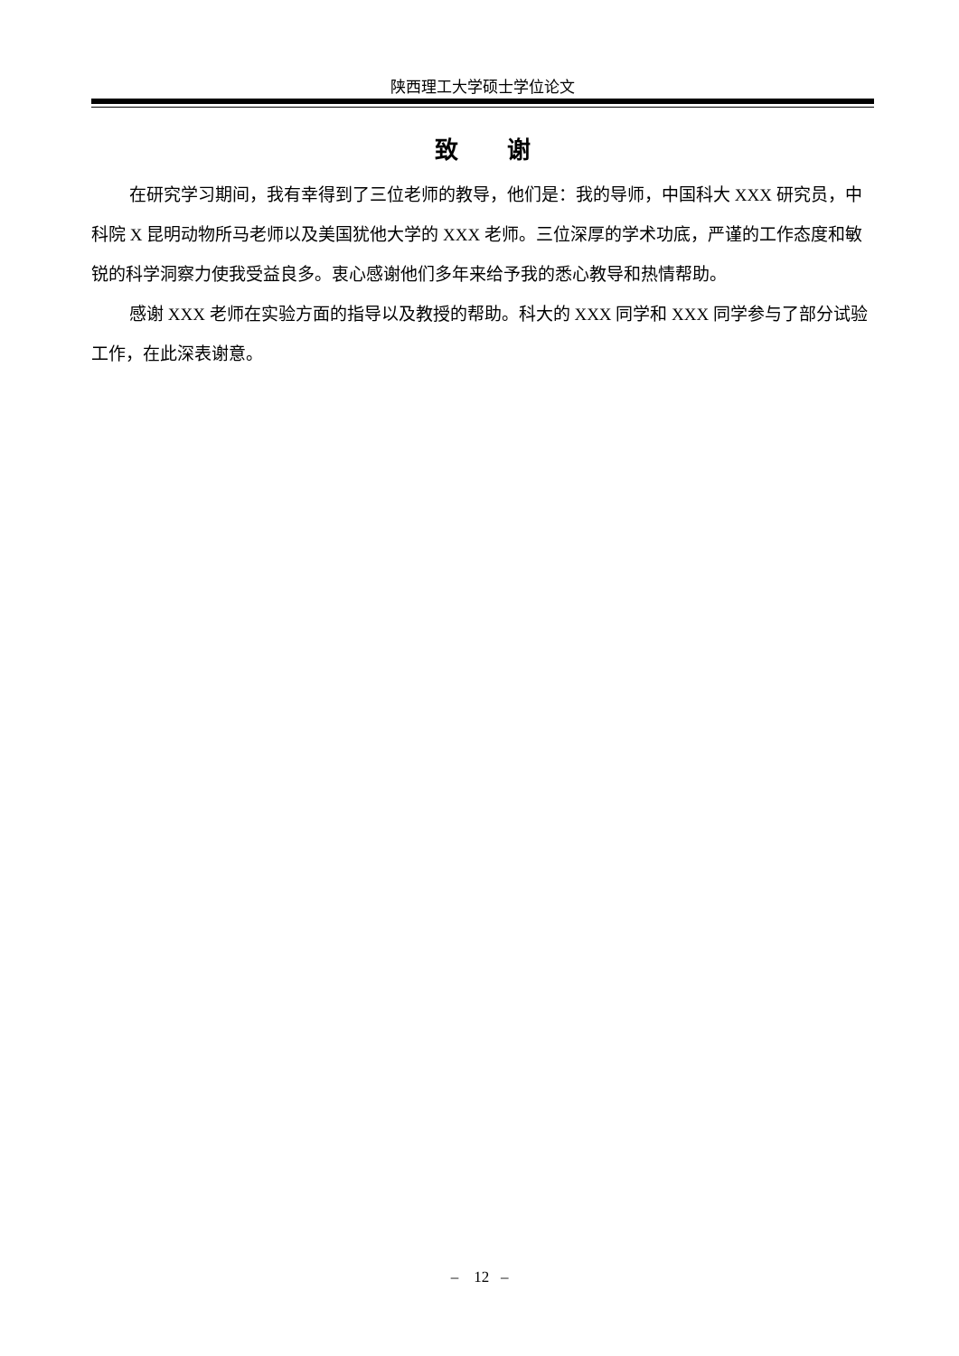陕西理工大学硕士学位论文
致 谢
在研究学习期间，我有幸得到了三位老师的教导，他们是：我的导师，中国科大 XXX 研究员，中科院 X 昆明动物所马老师以及美国犹他大学的 XXX 老师。三位深厚的学术功底，严谨的工作态度和敏锐的科学洞察力使我受益良多。衷心感谢他们多年来给予我的悉心教导和热情帮助。
感谢 XXX 老师在实验方面的指导以及教授的帮助。科大的 XXX 同学和 XXX 同学参与了部分试验工作，在此深表谢意。
– 12 –